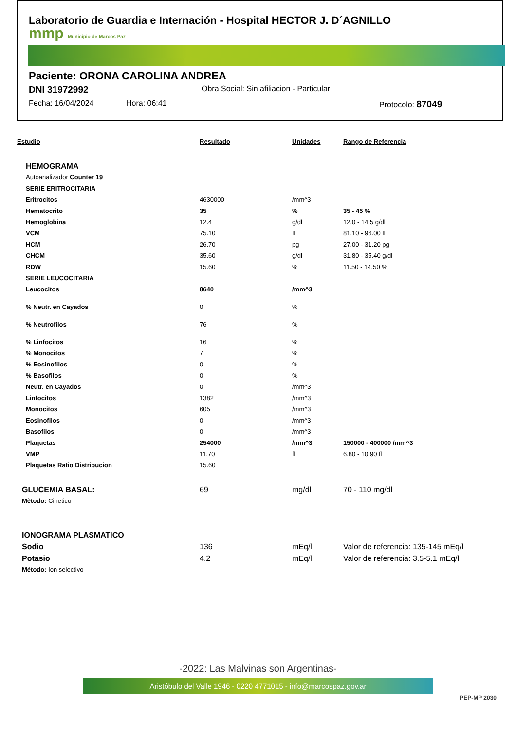Laboratorio de Guardia e Internación - Hospital HECTOR J. D´AGNILLO
mmp Municipio de Marcos Paz
Paciente: ORONA CAROLINA ANDREA
DNI 31972992 Obra Social: Sin afiliacion - Particular
Fecha: 16/04/2024 Hora: 06:41 Protocolo: 87049
| Estudio | Resultado | Unidades | Rango de Referencia |
| --- | --- | --- | --- |
| HEMOGRAMA | | | |
| Autoanalizador Counter 19 | | | |
| SERIE ERITROCITARIA | | | |
| Eritrocitos | 4630000 | /mm^3 | |
| Hematocrito | 35 | % | 35 - 45 % |
| Hemoglobina | 12.4 | g/dl | 12.0 - 14.5 g/dl |
| VCM | 75.10 | fl | 81.10 - 96.00 fl |
| HCM | 26.70 | pg | 27.00 - 31.20 pg |
| CHCM | 35.60 | g/dl | 31.80 - 35.40 g/dl |
| RDW | 15.60 | % | 11.50 - 14.50 % |
| SERIE LEUCOCITARIA | | | |
| Leucocitos | 8640 | /mm^3 | |
| % Neutr. en Cayados | 0 | % | |
| % Neutrofilos | 76 | % | |
| % Linfocitos | 16 | % | |
| % Monocitos | 7 | % | |
| % Eosinofilos | 0 | % | |
| % Basofilos | 0 | % | |
| Neutr. en Cayados | 0 | /mm^3 | |
| Linfocitos | 1382 | /mm^3 | |
| Monocitos | 605 | /mm^3 | |
| Eosinofilos | 0 | /mm^3 | |
| Basofilos | 0 | /mm^3 | |
| Plaquetas | 254000 | /mm^3 | 150000 - 400000 /mm^3 |
| VMP | 11.70 | fl | 6.80 - 10.90 fl |
| Plaquetas Ratio Distribucion | 15.60 | | |
| GLUCEMIA BASAL: | 69 | mg/dl | 70 - 110 mg/dl |
| Mètodo: Cinetico | | | |
| IONOGRAMA PLASMATICO | | | |
| Sodio | 136 | mEq/l | Valor de referencia: 135-145 mEq/l |
| Potasio | 4.2 | mEq/l | Valor de referencia: 3.5-5.1 mEq/l |
| Método: Ion selectivo | | | |
-2022: Las Malvinas son Argentinas-
Aristóbulo del Valle 1946 - 0220 4771015 - info@marcospaz.gov.ar
PEP-MP 2030